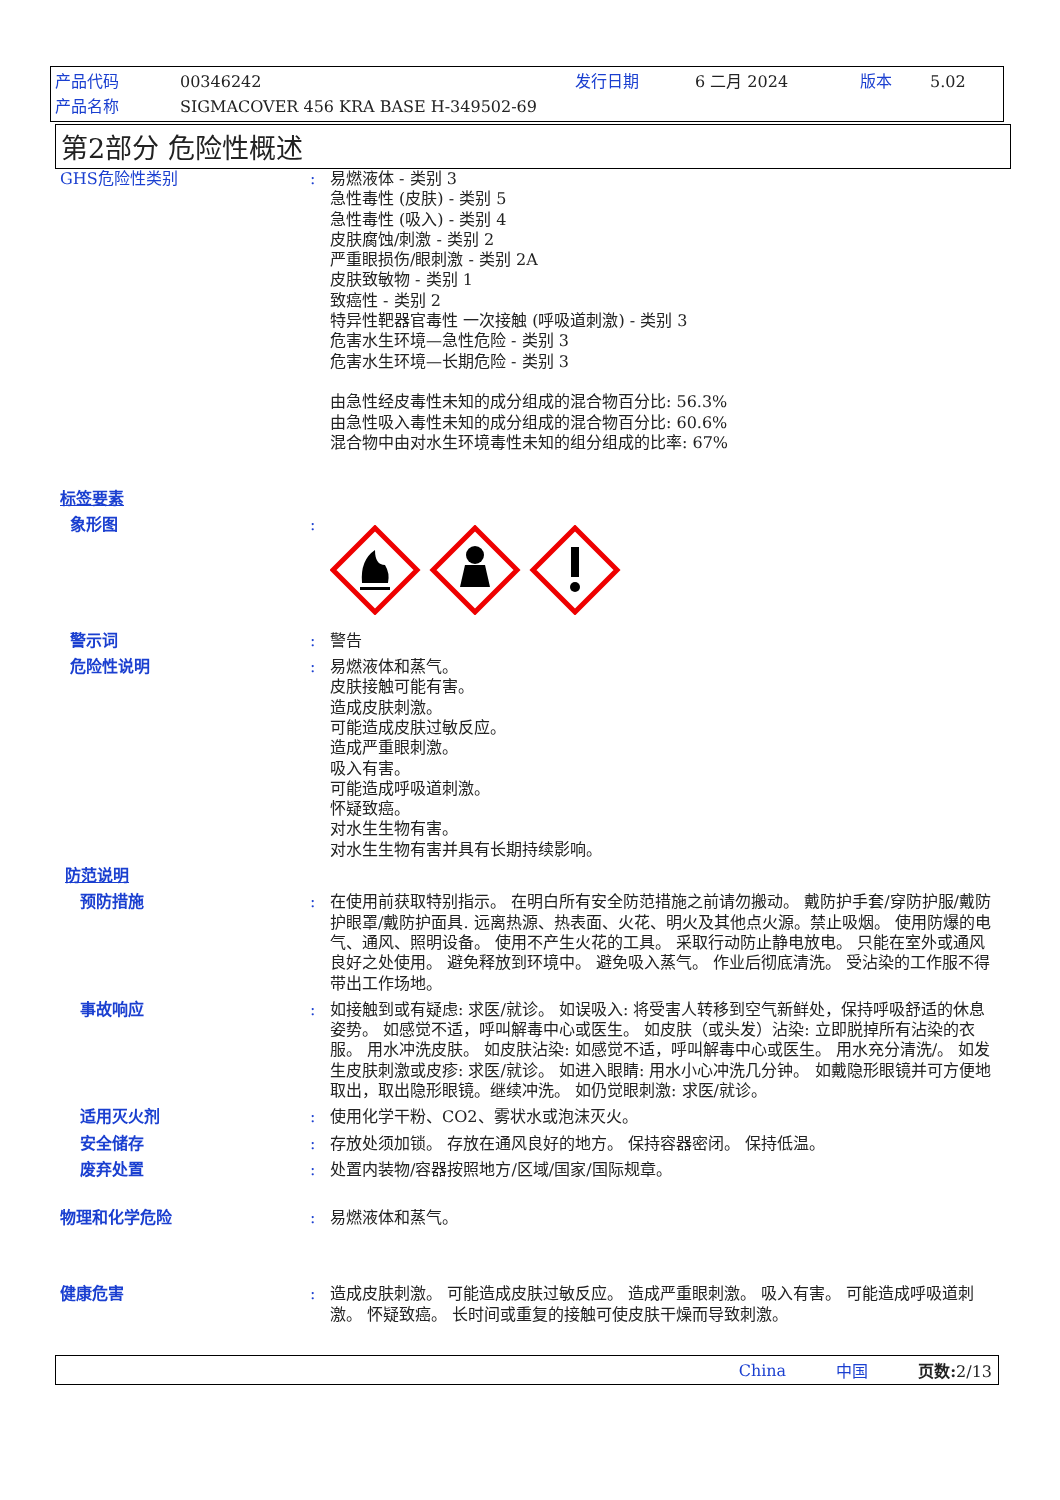产品代码 00346242 发行日期 6 二月 2024 版本 5.02
产品名称 SIGMACOVER 456 KRA BASE H-349502-69
第2部分 危险性概述
GHS危险性类别 : 易燃液体 - 类别 3
急性毒性 (皮肤) - 类别 5
急性毒性 (吸入) - 类别 4
皮肤腐蚀/刺激 - 类别 2
严重眼损伤/眼刺激 - 类别 2A
皮肤致敏物 - 类别 1
致癌性 - 类别 2
特异性靶器官毒性 一次接触 (呼吸道刺激) - 类别 3
危害水生环境—急性危险 - 类别 3
危害水生环境—长期危险 - 类别 3
由急性经皮毒性未知的成分组成的混合物百分比: 56.3%
由急性吸入毒性未知的成分组成的混合物百分比: 60.6%
混合物中由对水生环境毒性未知的组分组成的比率: 67%
标签要素
象形图 :
警示词 : 警告
危险性说明 : 易燃液体和蒸气。
皮肤接触可能有害。
造成皮肤刺激。
可能造成皮肤过敏反应。
造成严重眼刺激。
吸入有害。
可能造成呼吸道刺激。
怀疑致癌。
对水生生物有害。
对水生生物有害并具有长期持续影响。
防范说明
预防措施 : 在使用前获取特别指示。 在明白所有安全防范措施之前请勿搬动。 戴防护手套/穿防护服/戴防护眼罩/戴防护面具. 远离热源、热表面、火花、明火及其他点火源。禁止吸烟。 使用防爆的电气、通风、照明设备。 使用不产生火花的工具。 采取行动防止静电放电。 只能在室外或通风良好之处使用。 避免释放到环境中。 避免吸入蒸气。 作业后彻底清洗。 受沾染的工作服不得带出工作场地。
事故响应 : 如接触到或有疑虑: 求医/就诊。 如误吸入: 将受害人转移到空气新鲜处，保持呼吸舒适的休息姿势。 如感觉不适，呼叫解毒中心或医生。 如皮肤（或头发）沾染: 立即脱掉所有沾染的衣服。 用水冲洗皮肤。 如皮肤沾染: 如感觉不适，呼叫解毒中心或医生。 用水充分清洗/。 如发生皮肤刺激或皮疹: 求医/就诊。 如进入眼睛: 用水小心冲洗几分钟。 如戴隐形眼镜并可方便地取出，取出隐形眼镜。继续冲洗。 如仍觉眼刺激: 求医/就诊。
适用灭火剂 : 使用化学干粉、CO2、雾状水或泡沫灭火。
安全储存 : 存放处须加锁。 存放在通风良好的地方。 保持容器密闭。 保持低温。
废弃处置 : 处置内装物/容器按照地方/区域/国家/国际规章。
物理和化学危险 : 易燃液体和蒸气。
健康危害 : 造成皮肤刺激。 可能造成皮肤过敏反应。 造成严重眼刺激。 吸入有害。 可能造成呼吸道刺激。 怀疑致癌。 长时间或重复的接触可使皮肤干燥而导致刺激。
China 中国 页数: 2/13